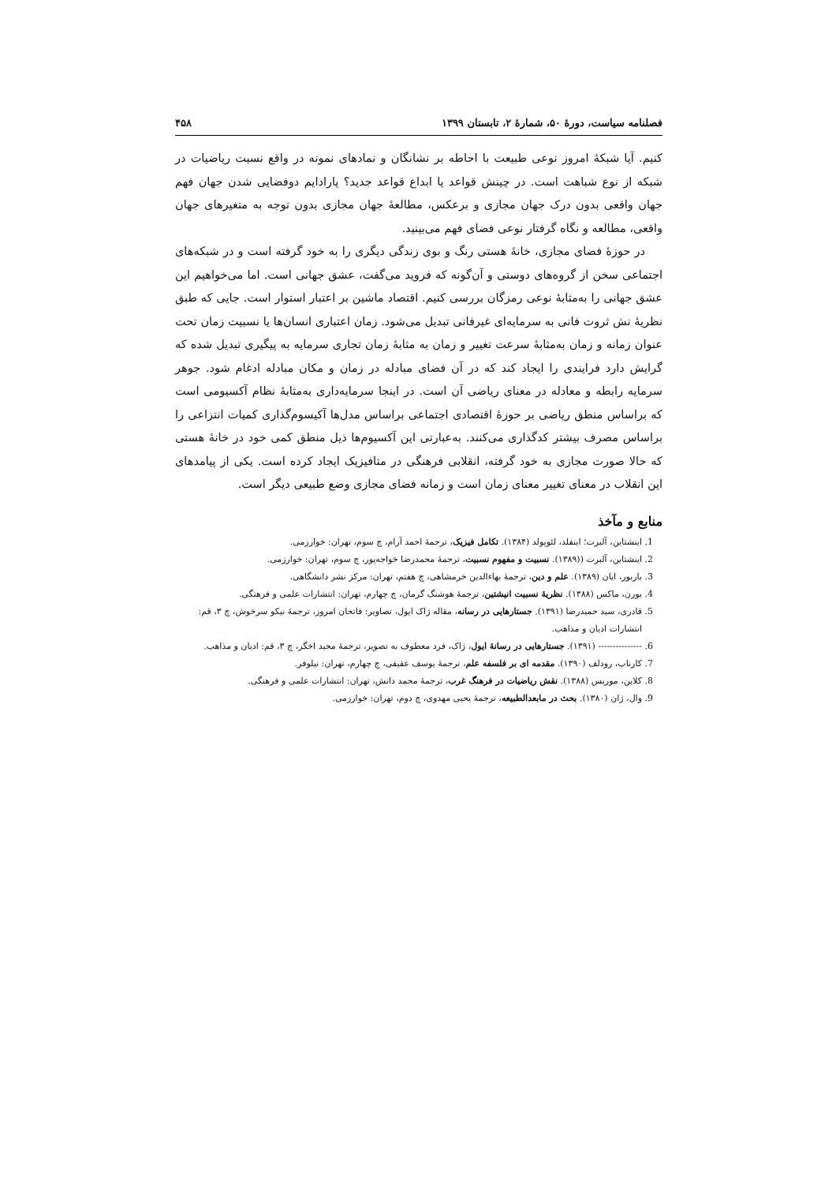فصلنامه سیاست، دورهٔ ۵۰، شمارهٔ ۲، تابستان ۱۳۹۹ ۴۵۸
کنیم. آیا شبکهٔ امروز نوعی طبیعت با احاطه بر نشانگان و نمادهای نمونه در واقع نسبت ریاضیات در شبکه از نوع شباهت است. در چینش قواعد یا ابداع قواعد جدید؟ پارادایم دوفضایی شدن جهان فهم جهان واقعی بدون درک جهان مجازی و برعکس، مطالعهٔ جهان مجازی بدون توجه به متغیرهای جهان واقعی، مطالعه و نگاه گرفتار نوعی فضای فهم می‌بینید.
در حوزهٔ فضای مجازی، خانهٔ هستی رنگ و بوی زندگی دیگری را به خود گرفته است و در شبکه‌های اجتماعی سخن از گروه‌های دوستی و آن‌گونه که فروید می‌گفت، عشق جهانی است. اما می‌خواهیم این عشق جهانی را به‌مثابهٔ نوعی رمزگان بررسی کنیم. اقتصاد ماشین بر اعتبار استوار است. جایی که طبق نظریهٔ نش ثروت فانی به سرمایه‌ای غیرفانی تبدیل می‌شود. زمان اعتباری انسان‌ها یا نسبیت زمان تحت عنوان زمانه و زمان به‌مثابهٔ سرعت تغییر و زمان به مثابهٔ زمان تجاری سرمایه به پیگیری تبدیل شده که گرایش دارد فرایندی را ایجاد کند که در آن فضای مبادله در زمان و مکان مبادله ادغام شود. جوهر سرمایه رابطه و معادله در معنای ریاضی آن است. در اینجا سرمایه‌داری به‌مثابهٔ نظام آکسیومی است که براساس منطق ریاضی بر حوزهٔ اقتصادی اجتماعی براساس مدل‌ها آکیسوم‌گذاری کمیات انتزاعی را براساس مصرف بیشتر کدگذاری می‌کنند. به‌عبارتی این آکسیوم‌ها ذیل منطق کمی خود در خانهٔ هستی که حالا صورت مجازی به خود گرفته، انقلابی فرهنگی در متافیزیک ایجاد کرده است. یکی از پیامدهای این انقلاب در معنای تغییر معنای زمان است و زمانه فضای مجازی وضع طبیعی دیگر است.
منابع و مآخذ
1. اینشتاین، آلبرت؛ اینفلد، لئوپولد (۱۳۸۴). تکامل فیزیک، ترجمهٔ احمد آرام، چ سوم، تهران: خوارزمی.
2. اینشتاین، آلبرت ((۱۳۸۹). نسبیت و مفهوم نسبیت، ترجمهٔ محمدرضا خواجه‌پور، چ سوم، تهران: خوارزمی.
3. باربور، ایان (۱۳۸۹). علم و دین، ترجمهٔ بهاءالدین خرمشاهی، چ هفتم، تهران: مرکز نشر دانشگاهی.
4. بورن، ماکس (۱۳۸۸). نظریهٔ نسبیت انیشتین، ترجمهٔ هوشنگ گرمان، چ چهارم، تهران: انتشارات علمی و فرهنگی.
5. قادری، سید حمیدرضا (۱۳۹۱). جستارهایی در رسانه، مقاله ژاک ایول، تصاویر: فاتحان امروز، ترجمهٔ نیکو سرخوش، چ ۳، قم: انتشارات ادیان و مذاهب.
6. --------------- (۱۳۹۱). جستارهایی در رسانهٔ ایول، ژاک، فرد معطوف به تصویر، ترجمهٔ مجید اخگر، چ ۳، قم: ادیان و مذاهب.
7. کارناپ، رودلف (۱۳۹۰). مقدمه ای بر فلسفه علم، ترجمهٔ یوسف عفیفی، چ چهارم، تهران: نیلوفر.
8. کلاین، موریس (۱۳۸۸). نقش ریاضیات در فرهنگ غرب، ترجمهٔ محمد دانش، تهران: انتشارات علمی و فرهنگی.
9. وال، ژان (۱۳۸۰). بحث در مابعدالطبیعه، ترجمهٔ یحیی مهدوی، چ دوم، تهران: خوارزمی.